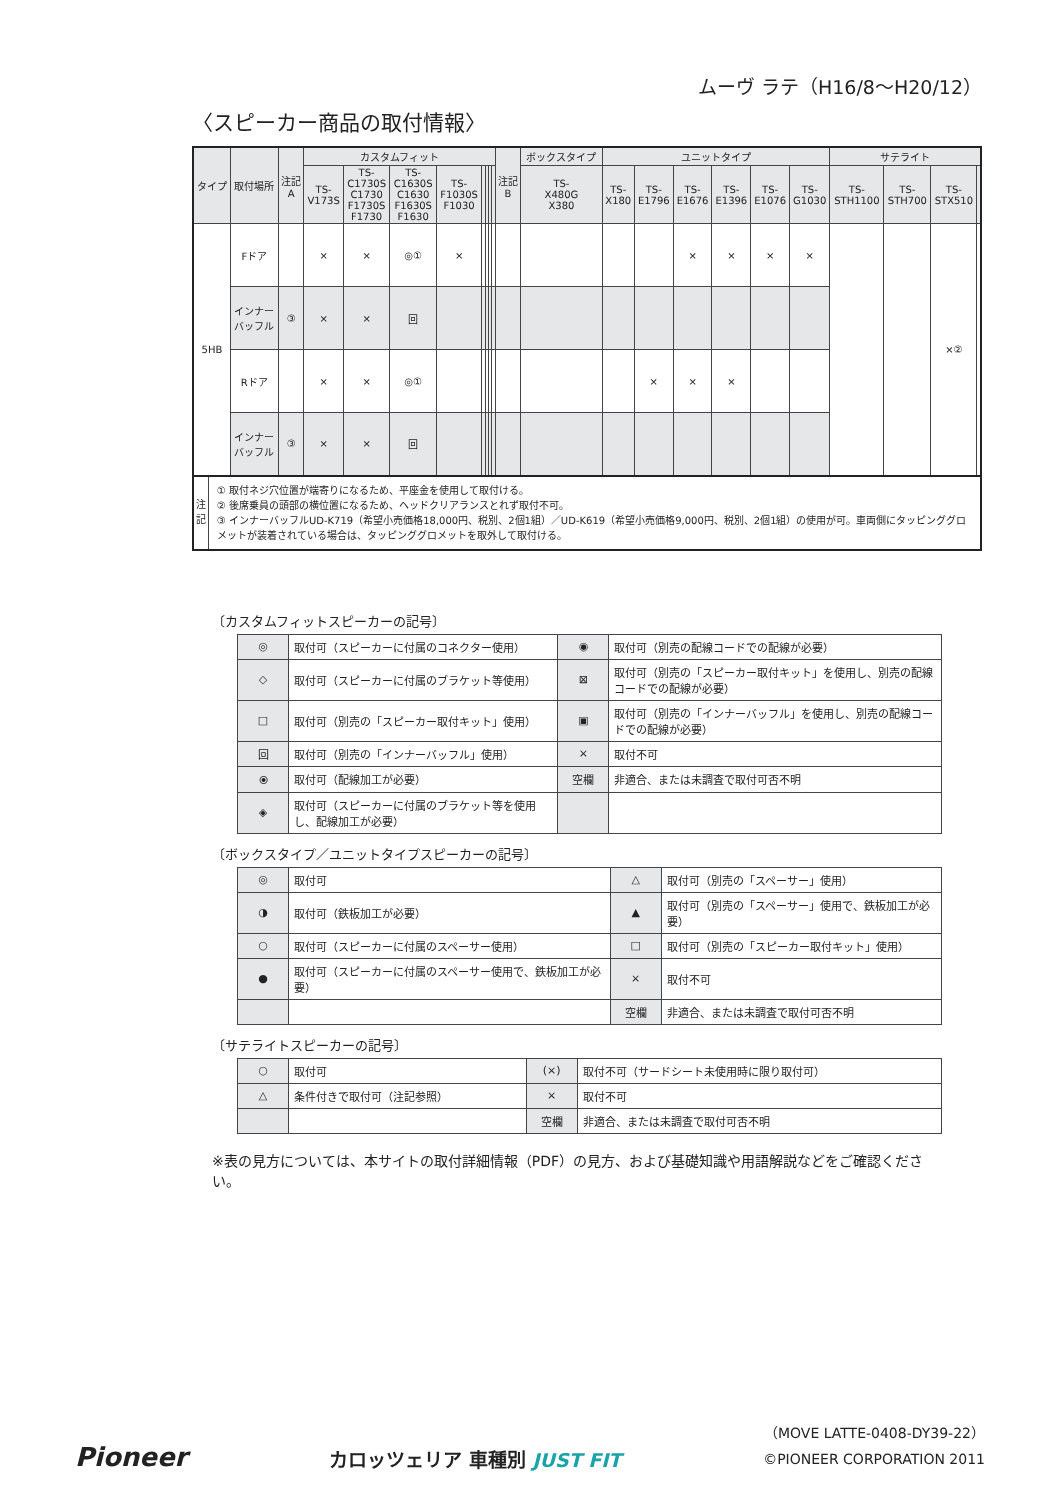ムーヴ ラテ（H16/8〜H20/12）
〈スピーカー商品の取付情報〉
| タイプ | 取付場所 | 注記 A | カスタムフィット | | | | | | | | 注記 B | ボックスタイプ | ユニットタイプ | | | | | | サテライト | | | |
| --- | --- | --- | --- | --- | --- | --- | --- | --- | --- | --- | --- | --- | --- | --- | --- | --- | --- | --- | --- | --- | --- | --- |
| | | | TS- V173S | TS- C1730S C1730 F1730S F1730 | TS- C1630S C1630 F1630S F1630 | TS- F1030S F1030 | | | | | | TS- X480G X380 | TS- X180 | TS- E1796 | TS- E1676 | TS- E1396 | TS- E1076 | TS- G1030 | TS- STH1100 | TS- STH700 | TS- STX510 | |
| 5HB | Fドア | | × | × | ◎① | × | | | | | | | | | × | × | × | × | | | ×② | |
| | インナー バッフル | ③ | × | × | 回 | | | | | | | | | | | | | | | | | |
| | Rドア | | × | × | ◎① | | | | | | | | | × | × | × | | | | | | |
| | インナー バッフル | ③ | × | × | 回 | | | | | | | | | | | | | | | | | |
注
記
① 取付ネジ穴位置が端寄りになるため、平座金を使用して取付ける。
② 後席乗員の頭部の横位置になるため、ヘッドクリアランスとれず取付不可。
③ インナーバッフルUD-K719（希望小売価格18,000円、税別、2個1組）／UD-K619（希望小売価格9,000円、税別、2個1組）の使用が可。車両側にタッピンググロメットが装着されている場合は、タッピンググロメットを取外して取付ける。
〔カスタムフィットスピーカーの記号〕
| ◎ | 取付可（スピーカーに付属のコネクター使用） | ◉ | 取付可（別売の配線コードでの配線が必要） |
| ◇ | 取付可（スピーカーに付属のブラケット等使用） | ⊠ | 取付可（別売の「スピーカー取付キット」を使用し、別売の配線コードでの配線が必要） |
| □ | 取付可（別売の「スピーカー取付キット」使用） | ▣ | 取付可（別売の「インナーバッフル」を使用し、別売の配線コードでの配線が必要） |
| 回 | 取付可（別売の「インナーバッフル」使用） | × | 取付不可 |
| ⦿ | 取付可（配線加工が必要） | 空欄 | 非適合、または未調査で取付可否不明 |
| ◈ | 取付可（スピーカーに付属のブラケット等を使用し、配線加工が必要） | | |
〔ボックスタイプ／ユニットタイプスピーカーの記号〕
| ◎ | 取付可 | △ | 取付可（別売の「スペーサー」使用） |
| ◑ | 取付可（鉄板加工が必要） | ▲ | 取付可（別売の「スペーサー」使用で、鉄板加工が必要） |
| ○ | 取付可（スピーカーに付属のスペーサー使用） | □ | 取付可（別売の「スピーカー取付キット」使用） |
| ● | 取付可（スピーカーに付属のスペーサー使用で、鉄板加工が必要） | × | 取付不可 |
| | | 空欄 | 非適合、または未調査で取付可否不明 |
〔サテライトスピーカーの記号〕
| ○ | 取付可 | (×) | 取付不可（サードシート未使用時に限り取付可） |
| △ | 条件付きで取付可（注記参照） | × | 取付不可 |
| | | 空欄 | 非適合、または未調査で取付可否不明 |
※表の見方については、本サイトの取付詳細情報（PDF）の見方、および基礎知識や用語解説などをご確認ください。
Pioneer
カロッツェリア 車種別 JUST FIT
（MOVE LATTE-0408-DY39-22）
©PIONEER CORPORATION 2011